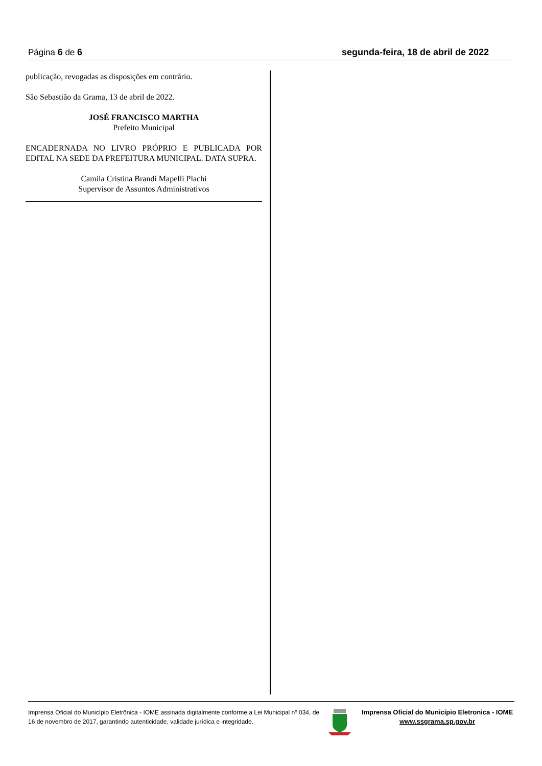Página 6 de 6 segunda-feira, 18 de abril de 2022
publicação, revogadas as disposições em contrário.
São Sebastião da Grama, 13 de abril de 2022.
JOSÉ FRANCISCO MARTHA
Prefeito Municipal
ENCADERNADA NO LIVRO PRÓPRIO E PUBLICADA POR EDITAL NA SEDE DA PREFEITURA MUNICIPAL. DATA SUPRA.
Camila Cristina Brandi Mapelli Plachi
Supervisor de Assuntos Administrativos
Imprensa Oficial do Município Eletrônica - IOME assinada digitalmente conforme a Lei Municipal nº 034, de 16 de novembro de 2017, garantindo autenticidade, validade jurídica e integridade.
Imprensa Oficial do Município Eletronica - IOME
www.ssgrama.sp.gov.br